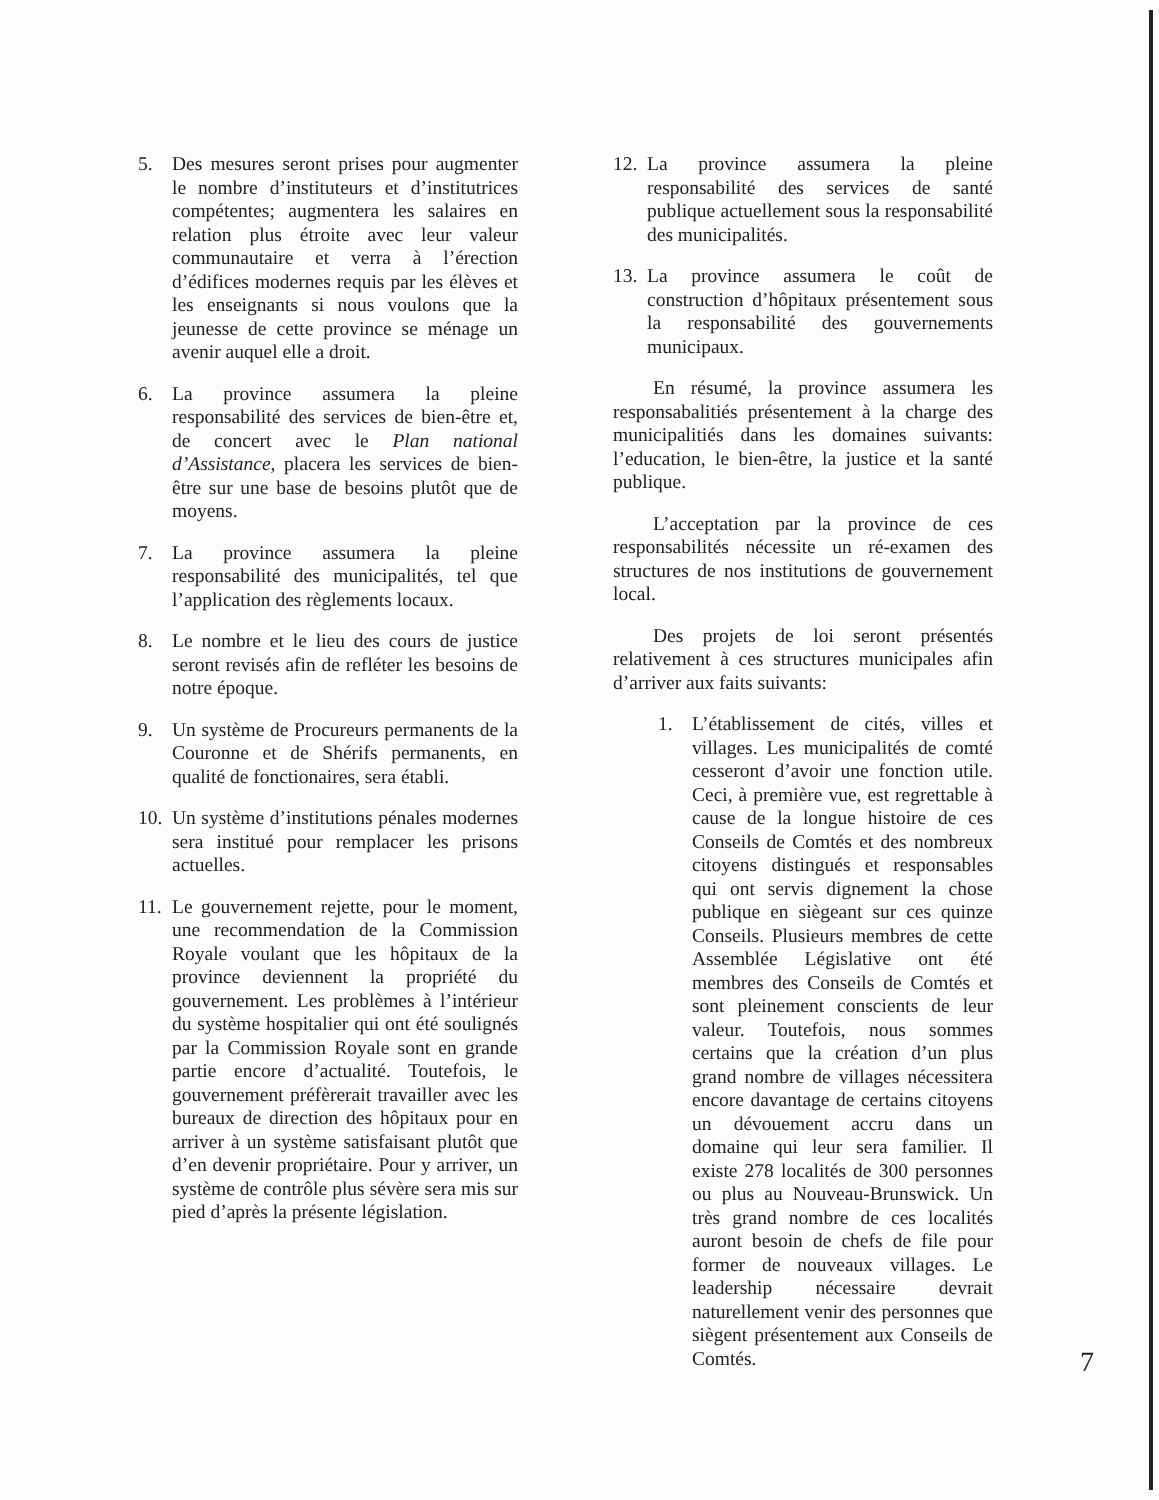5. Des mesures seront prises pour augmenter le nombre d’instituteurs et d’institutrices compétentes; augmentera les salaires en relation plus étroite avec leur valeur communautaire et verra à l’érection d’édifices modernes requis par les élèves et les enseignants si nous voulons que la jeunesse de cette province se ménage un avenir auquel elle a droit.
6. La province assumera la pleine responsabilité des services de bien-être et, de concert avec le Plan national d’Assistance, placera les services de bien-être sur une base de besoins plutôt que de moyens.
7. La province assumera la pleine responsabilité des municipalités, tel que l’application des règlements locaux.
8. Le nombre et le lieu des cours de justice seront revisés afin de refléter les besoins de notre époque.
9. Un système de Procureurs permanents de la Couronne et de Shérifs permanents, en qualité de fonctionaires, sera établi.
10. Un système d’institutions pénales modernes sera institué pour remplacer les prisons actuelles.
11. Le gouvernement rejette, pour le moment, une recommendation de la Commission Royale voulant que les hôpitaux de la province deviennent la propriété du gouvernement. Les problèmes à l’intérieur du système hospitalier qui ont été soulignés par la Commission Royale sont en grande partie encore d’actualité. Toutefois, le gouvernement préfèrerait travailler avec les bureaux de direction des hôpitaux pour en arriver à un système satisfaisant plutôt que d’en devenir propriétaire. Pour y arriver, un système de contrôle plus sévère sera mis sur pied d’après la présente législation.
12. La province assumera la pleine responsabilité des services de santé publique actuellement sous la responsabilité des municipalités.
13. La province assumera le coût de construction d’hôpitaux présentement sous la responsabilité des gouvernements municipaux.
En résumé, la province assumera les responsabalitiés présentement à la charge des municipalitiés dans les domaines suivants: l’education, le bien-être, la justice et la santé publique.
L’acceptation par la province de ces responsabilités nécessite un ré-examen des structures de nos institutions de gouvernement local.
Des projets de loi seront présentés relativement à ces structures municipales afin d’arriver aux faits suivants:
1. L’établissement de cités, villes et villages. Les municipalités de comté cesseront d’avoir une fonction utile. Ceci, à première vue, est regrettable à cause de la longue histoire de ces Conseils de Comtés et des nombreux citoyens distingués et responsables qui ont servis dignement la chose publique en siègeant sur ces quinze Conseils. Plusieurs membres de cette Assemblée Législative ont été membres des Conseils de Comtés et sont pleinement conscients de leur valeur. Toutefois, nous sommes certains que la création d’un plus grand nombre de villages nécessitera encore davantage de certains citoyens un dévouement accru dans un domaine qui leur sera familier. Il existe 278 localités de 300 personnes ou plus au Nouveau-Brunswick. Un très grand nombre de ces localités auront besoin de chefs de file pour former de nouveaux villages. Le leadership nécessaire devrait naturellement venir des personnes que siègent présentement aux Conseils de Comtés.
7